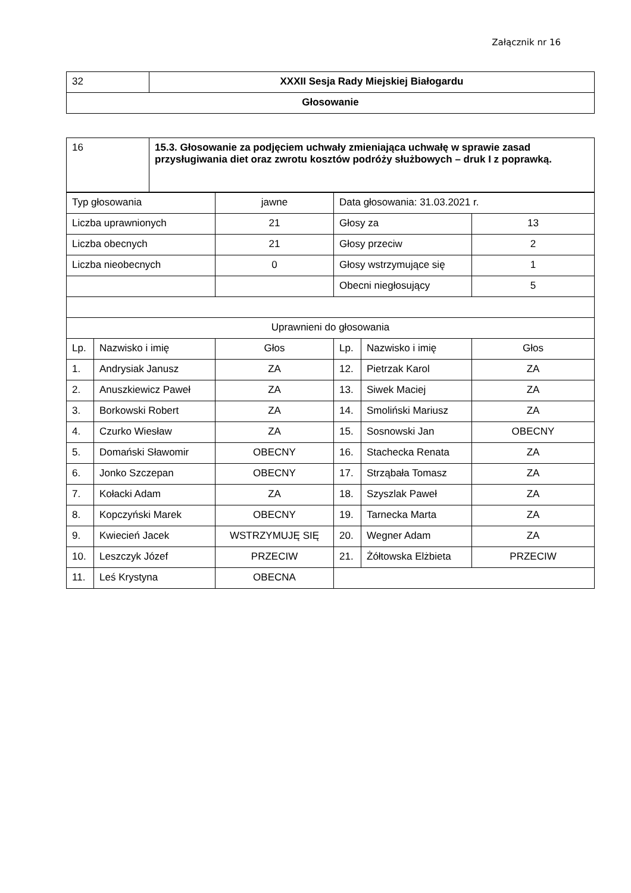Załącznik nr 16
| 32 | XXXII Sesja Rady Miejskiej Białogardu |
| Głosowanie | |
| 16 | 15.3. Głosowanie za podjęciem uchwały zmieniająca uchwałę w sprawie zasad przysługiwania diet oraz zwrotu kosztów podróży służbowych – druk I z poprawką. |
| Typ głosowania | | jawne | Data głosowania: 31.03.2021 r. | | |
| Liczba uprawnionych | | 21 | Głosy za | | 13 |
| Liczba obecnych | | 21 | Głosy przeciw | | 2 |
| Liczba nieobecnych | | 0 | Głosy wstrzymujące się | | 1 |
| | | | Obecni niegłosujący | | 5 |
| Uprawnieni do głosowania | | | | | |
| Lp. | Nazwisko i imię | Głos | Lp. | Nazwisko i imię | Głos |
| 1. | Andrysiak Janusz | ZA | 12. | Pietrzak Karol | ZA |
| 2. | Anuszkiewicz Paweł | ZA | 13. | Siwek Maciej | ZA |
| 3. | Borkowski Robert | ZA | 14. | Smoliński Mariusz | ZA |
| 4. | Czurko Wiesław | ZA | 15. | Sosnowski Jan | OBECNY |
| 5. | Domański Sławomir | OBECNY | 16. | Stachecka Renata | ZA |
| 6. | Jonko Szczepan | OBECNY | 17. | Strząbała Tomasz | ZA |
| 7. | Kołacki Adam | ZA | 18. | Szyszlak Paweł | ZA |
| 8. | Kopczyński Marek | OBECNY | 19. | Tarnecka Marta | ZA |
| 9. | Kwiecień Jacek | WSTRZYMUJĘ SIĘ | 20. | Wegner Adam | ZA |
| 10. | Leszczyk Józef | PRZECIW | 21. | Żółtowska Elżbieta | PRZECIW |
| 11. | Leś Krystyna | OBECNA | | | |